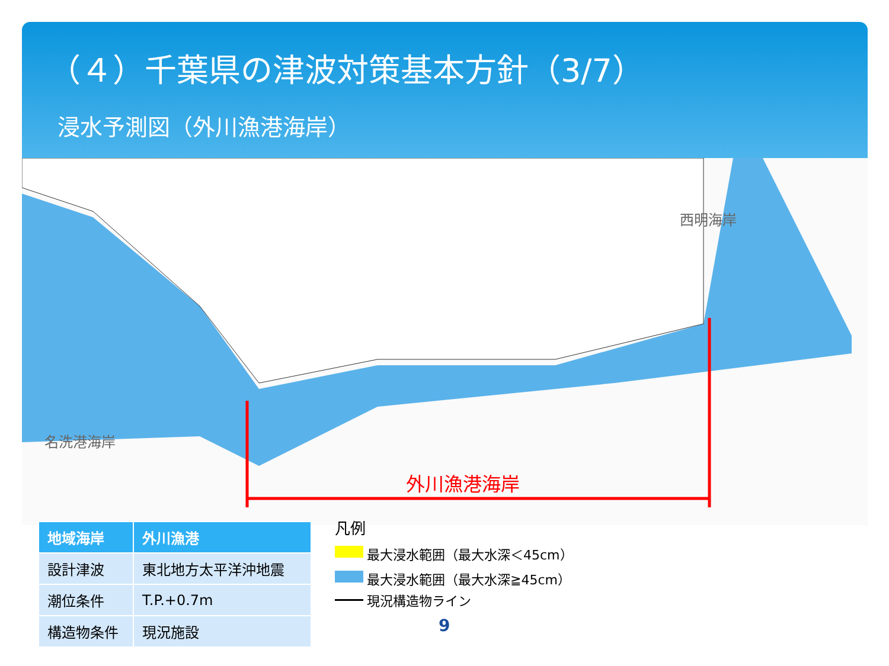（４）千葉県の津波対策基本方針（3/7）
浸水予測図（外川漁港海岸）
西明海岸
名洗港海岸
外川漁港海岸
| 地域海岸 | 外川漁港 |
| --- | --- |
| 設計津波 | 東北地方太平洋沖地震 |
| 潮位条件 | T.P.+0.7m |
| 構造物条件 | 現況施設 |
凡例
最大浸水範囲（最大水深＜45cm）
最大浸水範囲（最大水深≧45cm）
現況構造物ライン
9